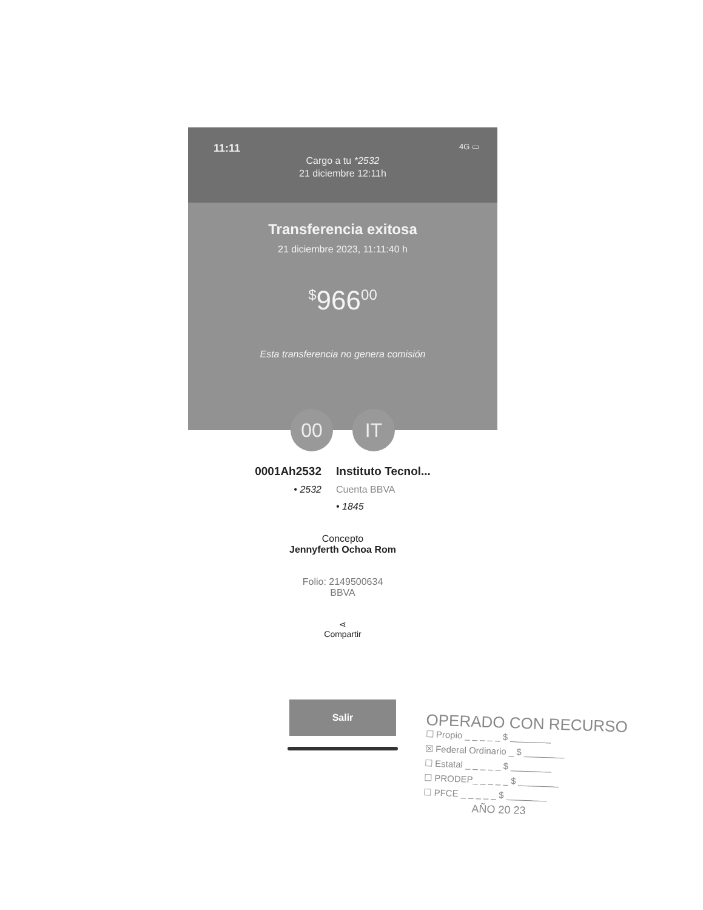11:11 4G ▭
Cargo a tu *2532
21 diciembre 12:11h
Transferencia exitosa
21 diciembre 2023, 11:11:40 h
<sup>$</sup>966<sup>00</sup>
Esta transferencia no genera comisión
00 IT
0001Ah2532
• 2532
Instituto Tecnol...
Cuenta BBVA
• 1845
Concepto
Jennyferth Ochoa Rom
Folio: 2149500634
BBVA
⋖
Compartir
Salir
OPERADO CON RECURSO
☐ Propio _ _ _ _ _ $ ________
☒ Federal Ordinario _ $ ________
☐ Estatal _ _ _ _ _ $ ________
☐ PRODEP_ _ _ _ _ $ ________
☐ PFCE _ _ _ _ _ $ ________
AÑO 20 23